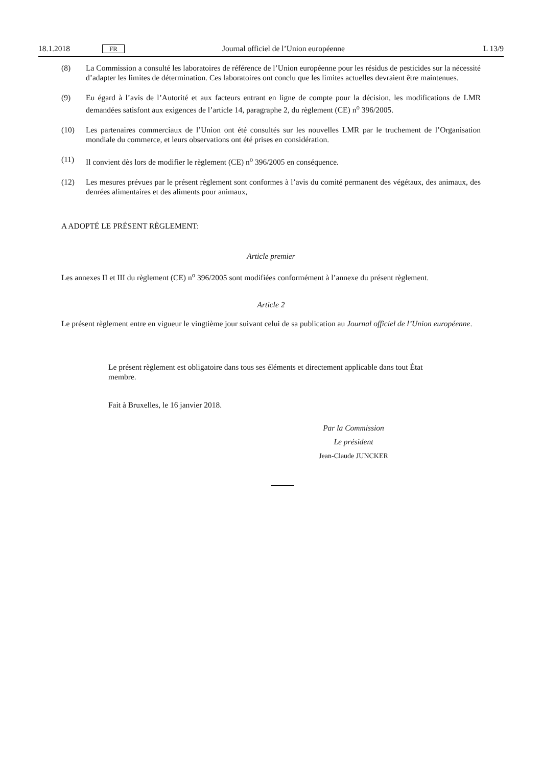18.1.2018 FR Journal officiel de l’Union européenne L 13/9
(8) La Commission a consulté les laboratoires de référence de l’Union européenne pour les résidus de pesticides sur la nécessité d’adapter les limites de détermination. Ces laboratoires ont conclu que les limites actuelles devraient être maintenues.
(9) Eu égard à l’avis de l’Autorité et aux facteurs entrant en ligne de compte pour la décision, les modifications de LMR demandées satisfont aux exigences de l’article 14, paragraphe 2, du règlement (CE) n<sup>o</sup> 396/2005.
(10) Les partenaires commerciaux de l’Union ont été consultés sur les nouvelles LMR par le truchement de l’Organisation mondiale du commerce, et leurs observations ont été prises en considération.
(11) Il convient dès lors de modifier le règlement (CE) n<sup>o</sup> 396/2005 en conséquence.
(12) Les mesures prévues par le présent règlement sont conformes à l’avis du comité permanent des végétaux, des animaux, des denrées alimentaires et des aliments pour animaux,
A ADOPTÉ LE PRÉSENT RÈGLEMENT:
Article premier
Les annexes II et III du règlement (CE) n<sup>o</sup> 396/2005 sont modifiées conformément à l’annexe du présent règlement.
Article 2
Le présent règlement entre en vigueur le vingtième jour suivant celui de sa publication au Journal officiel de l’Union européenne.
Le présent règlement est obligatoire dans tous ses éléments et directement applicable dans tout État membre.
Fait à Bruxelles, le 16 janvier 2018.
Par la Commission
Le président
Jean-Claude JUNCKER